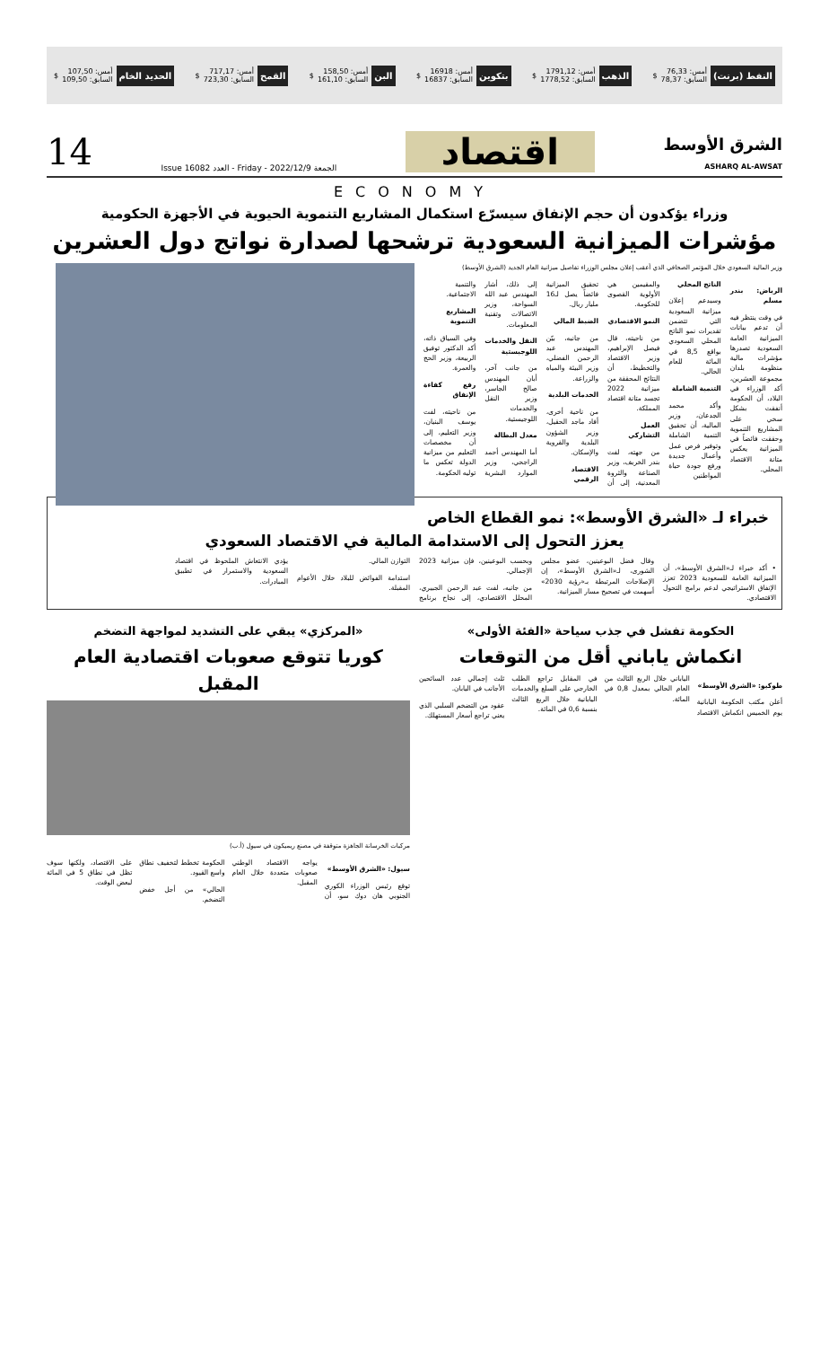النفط (برنت) أمس: 76,33
السابق: 78,37 $
الذهب أمس: 1791,12
السابق: 1778,52 $
بتكوين أمس: 16918
السابق: 16837 $
البن أمس: 158,50
السابق: 161,10 $
القمح أمس: 717,17
السابق: 723,30 $
الحديد الخام أمس: 107,50
السابق: 109,50 $
الشرق الأوسط
ASHARQ AL-AWSAT
اقتصاد
الجمعة 2022/12/9 - Friday - العدد 16082 Issue
14
ECONOMY
وزراء يؤكدون أن حجم الإنفاق سيسرّع استكمال المشاريع التنموية الحيوية في الأجهزة الحكومية
مؤشرات الميزانية السعودية ترشحها لصدارة نواتج دول العشرين
وزير المالية السعودي خلال المؤتمر الصحافي الذي أعقب إعلان مجلس الوزراء تفاصيل ميزانية العام الجديد (الشرق الأوسط)
الرياض: بندر مسلم
في وقت ينتظر فيه أن تدعم بيانات الميزانية العامة السعودية تصدرها مؤشرات مالية منظومة بلدان مجموعة العشرين، أكد الوزراء في البلاد، أن الحكومة أنفقت بشكل سخي على المشاريع التنموية وحققت فائضاً في الميزانية يعكس متانة الاقتصاد المحلي.
الناتج المحلي
وسيدعم إعلان ميزانية السعودية التي تتضمن تقديرات نمو الناتج المحلي السعودي بواقع 8,5 في المائة للعام الحالي.
التنمية الشاملة
وأكد محمد الجدعان، وزير المالية، أن تحقيق التنمية الشاملة وتوفير فرص عمل وأعمال جديدة ورفع جودة حياة المواطنين والمقيمين هي الأولوية القصوى للحكومة.
النمو الاقتصادي
من ناحيته، قال فيصل الإبراهيم، وزير الاقتصاد والتخطيط، أن النتائج المحققة من ميزانية 2022 تجسد متانة اقتصاد المملكة.
العمل التشاركي
من جهته، لفت بندر الخريف، وزير الصناعة والثروة المعدنية، إلى أن تحقيق الميزانية فائضاً يصل لـ16 مليار ريال.
الضبط المالي
من جانبه، بيّن المهندس عبد الرحمن الفضلي، وزير البيئة والمياه والزراعة.
الخدمات البلدية
من ناحية أخرى، أفاد ماجد الحقيل، وزير الشؤون البلدية والقروية والإسكان.
الاقتصاد الرقمي
إلى ذلك، أشار المهندس عبد الله السواحة، وزير الاتصالات وتقنية المعلومات.
النقل والخدمات اللوجيستية
من جانب آخر، أبان المهندس صالح الجاسر، وزير النقل والخدمات اللوجيستية.
معدل البطالة
أما المهندس أحمد الراجحي، وزير الموارد البشرية والتنمية الاجتماعية.
المشاريع التنموية
وفي السياق ذاته، أكد الدكتور توفيق الربيعة، وزير الحج والعمرة.
رفع كفاءة الإنفاق
من ناحيته، لفت يوسف البنيان، وزير التعليم، إلى أن مخصصات التعليم من ميزانية الدولة تعكس ما توليه الحكومة.
خبراء لـ «الشرق الأوسط»: نمو القطاع الخاص يعزز التحول إلى الاستدامة المالية في الاقتصاد السعودي
• أكد خبراء لـ«الشرق الأوسط»، أن الميزانية العامة للسعودية 2023 تعزز الإنفاق الاستراتيجي لدعم برامج التحول الاقتصادي.
وقال فضل البوعينين، عضو مجلس الشورى، لـ«الشرق الأوسط»، إن الإصلاحات المرتبطة بـ«رؤية 2030» أسهمت في تصحيح مسار الميزانية.
وبحسب البوعينين، فإن ميزانية 2023 الإجمالي.
من جانبه، لفت عبد الرحمن الجبيري، المحلل الاقتصادي، إلى نجاح برنامج التوازن المالي.
استدامة الفوائض للبلاد خلال الأعوام المقبلة.
يؤدي الانتعاش الملحوظ في اقتصاد السعودية والاستمرار في تطبيق المبادرات.
الحكومة تفشل في جذب سياحة «الفئة الأولى»
انكماش ياباني أقل من التوقعات
طوكيو: «الشرق الأوسط»
أعلن مكتب الحكومة اليابانية يوم الخميس انكماش الاقتصاد الياباني خلال الربع الثالث من العام الحالي بمعدل 0,8 في المائة.
في المقابل تراجع الطلب الخارجي على السلع والخدمات اليابانية خلال الربع الثالث بنسبة 0,6 في المائة.
ثلث إجمالي عدد السائحين الأجانب في اليابان.
عقود من التضخم السلبي الذي يعني تراجع أسعار المستهلك.
«المركزي» يبقي على التشديد لمواجهة التضخم
كوريا تتوقع صعوبات اقتصادية العام المقبل
مركبات الخرسانة الجاهزة متوقفة في مصنع ريميكون في سيول (أ.ب)
سيول: «الشرق الأوسط»
توقع رئيس الوزراء الكوري الجنوبي هان دوك سو، أن يواجه الاقتصاد الوطني صعوبات متعددة خلال العام المقبل.
الحكومة تخطط لتخفيف نطاق واسع القيود.
الحالي» من أجل خفض التضخم.
على الاقتصاد، ولكنها سوف تظل في نطاق 5 في المائة لبعض الوقت.